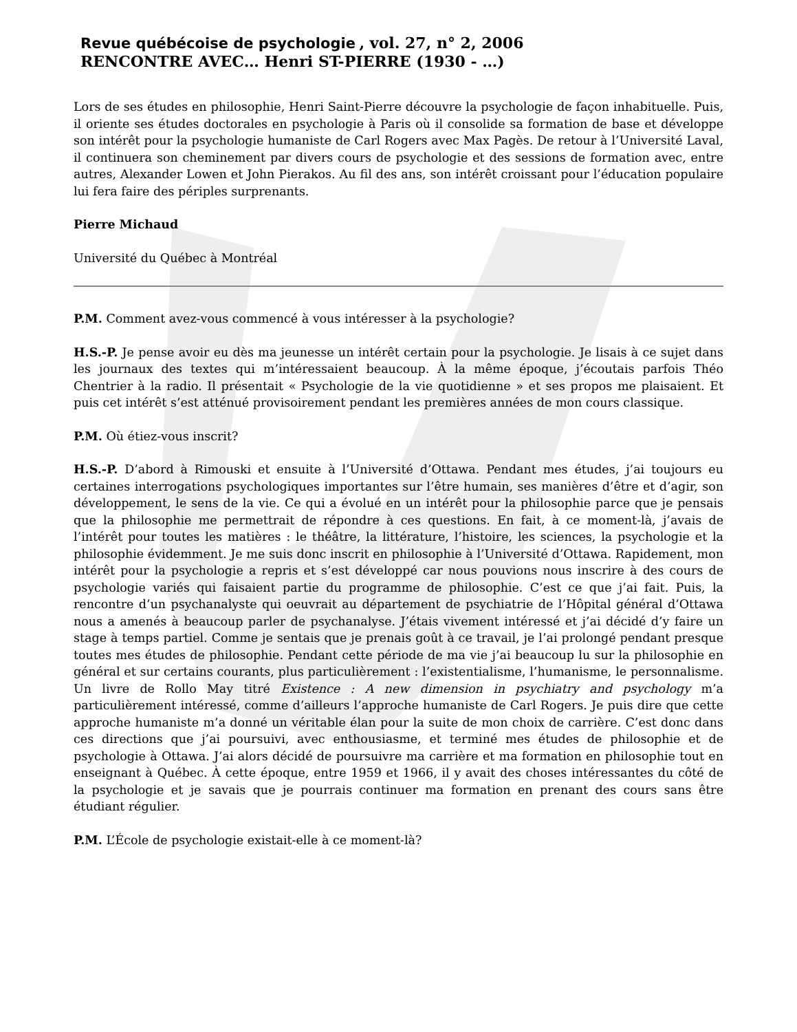Revue québécoise de psychologie , vol. 27, n° 2, 2006
RENCONTRE AVEC… Henri ST-PIERRE (1930 - …)
Lors de ses études en philosophie, Henri Saint-Pierre découvre la psychologie de façon inhabituelle. Puis, il oriente ses études doctorales en psychologie à Paris où il consolide sa formation de base et développe son intérêt pour la psychologie humaniste de Carl Rogers avec Max Pagès. De retour à l’Université Laval, il continuera son cheminement par divers cours de psychologie et des sessions de formation avec, entre autres, Alexander Lowen et John Pierakos. Au fil des ans, son intérêt croissant pour l’éducation populaire lui fera faire des périples surprenants.
Pierre Michaud
Université du Québec à Montréal
P.M. Comment avez-vous commencé à vous intéresser à la psychologie?
H.S.-P. Je pense avoir eu dès ma jeunesse un intérêt certain pour la psychologie. Je lisais à ce sujet dans les journaux des textes qui m’intéressaient beaucoup. À la même époque, j’écoutais parfois Théo Chentrier à la radio. Il présentait « Psychologie de la vie quotidienne » et ses propos me plaisaient. Et puis cet intérêt s’est atténué provisoirement pendant les premières années de mon cours classique.
P.M. Où étiez-vous inscrit?
H.S.-P. D’abord à Rimouski et ensuite à l’Université d’Ottawa. Pendant mes études, j’ai toujours eu certaines interrogations psychologiques importantes sur l’être humain, ses manières d’être et d’agir, son développement, le sens de la vie. Ce qui a évolué en un intérêt pour la philosophie parce que je pensais que la philosophie me permettrait de répondre à ces questions. En fait, à ce moment-là, j’avais de l’intérêt pour toutes les matières : le théâtre, la littérature, l’histoire, les sciences, la psychologie et la philosophie évidemment. Je me suis donc inscrit en philosophie à l’Université d’Ottawa. Rapidement, mon intérêt pour la psychologie a repris et s’est développé car nous pouvions nous inscrire à des cours de psychologie variés qui faisaient partie du programme de philosophie. C’est ce que j’ai fait. Puis, la rencontre d’un psychanalyste qui oeuvrait au département de psychiatrie de l’Hôpital général d’Ottawa nous a amenés à beaucoup parler de psychanalyse. J’étais vivement intéressé et j’ai décidé d’y faire un stage à temps partiel. Comme je sentais que je prenais goût à ce travail, je l’ai prolongé pendant presque toutes mes études de philosophie. Pendant cette période de ma vie j’ai beaucoup lu sur la philosophie en général et sur certains courants, plus particulièrement : l’existentialisme, l’humanisme, le personnalisme. Un livre de Rollo May titré Existence : A new dimension in psychiatry and psychology m’a particulièrement intéressé, comme d’ailleurs l’approche humaniste de Carl Rogers. Je puis dire que cette approche humaniste m’a donné un véritable élan pour la suite de mon choix de carrière. C’est donc dans ces directions que j’ai poursuivi, avec enthousiasme, et terminé mes études de philosophie et de psychologie à Ottawa. J’ai alors décidé de poursuivre ma carrière et ma formation en philosophie tout en enseignant à Québec. À cette époque, entre 1959 et 1966, il y avait des choses intéressantes du côté de la psychologie et je savais que je pourrais continuer ma formation en prenant des cours sans être étudiant régulier.
P.M. L’École de psychologie existait-elle à ce moment-là?